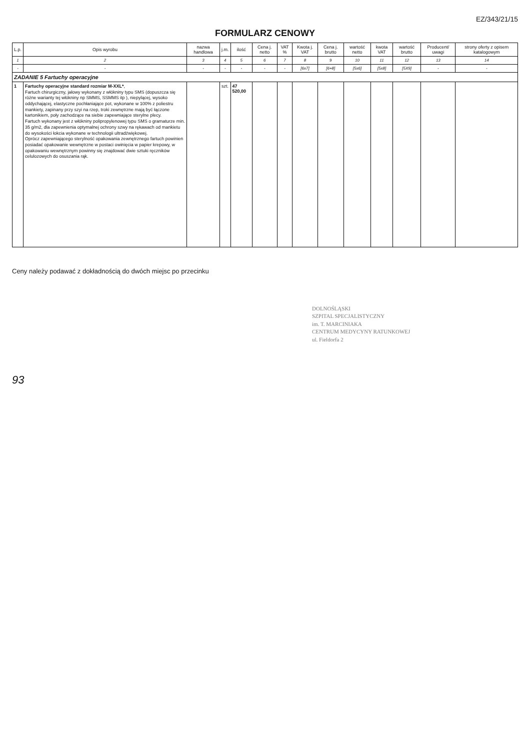EZ/343/21/15
FORMULARZ CENOWY
| L.p. | Opis wyrobu | nazwa handlowa | j.m. | ilość | Cena j. netto | VAT % | Kwota j. VAT | Cena j. brutto | wartość netto | kwota VAT | wartość brutto | Producent/ uwagi | strony oferty z opisem katalogowym |
| --- | --- | --- | --- | --- | --- | --- | --- | --- | --- | --- | --- | --- | --- |
| 1 | 2 | 3 | 4 | 5 | 6 | 7 | 8 | 9 | 10 | 11 | 12 | 13 | 14 |
| - | - | - | - | - | - | - | [6x7] | [6+8] | [5x6] | [5x8] | [5X9] | - | - |
| ZADANIE 5 Fartuchy operacyjne | | | | | | | | | | | | | |
| 1 | Fartuchy operacyjne standard rozmiar M-XXL* , Fartuch chirurgiczny, jałowy wykonany z włókniny typu SMS (dopuszcza się różne warianty tej włókniny np SMMS, SSMMS itp ), niepylącej, wysoko oddychającej, elastyczne pochłaniające pot, wykonane w 100% z poliestru mankiety, zapinany przy szyi na rzep, troki zewnętrzne mają być łączone kartonikiem, poły zachodzące na siebie zapewniające sterylne plecy. Fartuch wykonany jest z włókniny polipropylenowej typu SMS o gramaturze min. 35 g/m2, dla zapewnienia optymalnej ochrony szwy na rękawach od mankietu do wysokości łokcia wykonane w technologii ultradźwiękowej. Oprócz zapewniającego sterylność opakowania zewnętrznego fartuch powinien posiadać opakowanie wewnętrzne w postaci owinięcia w papier krepowy, w opakowaniu wewnętrznym powinny się znajdować dwie sztuki ręczników celulozowych do osuszania rąk. | | szt. | 47 520,00 | | | | | | | | | |
Ceny należy podawać z dokładnością do dwóch miejsc po przecinku
DOLNOŚLĄSKI
SZPITAL SPECJALISTYCZNY
im. T. MARCINIAKA
CENTRUM MEDYCYNY RATUNKOWEJ
ul. Fieldorfa 2
93